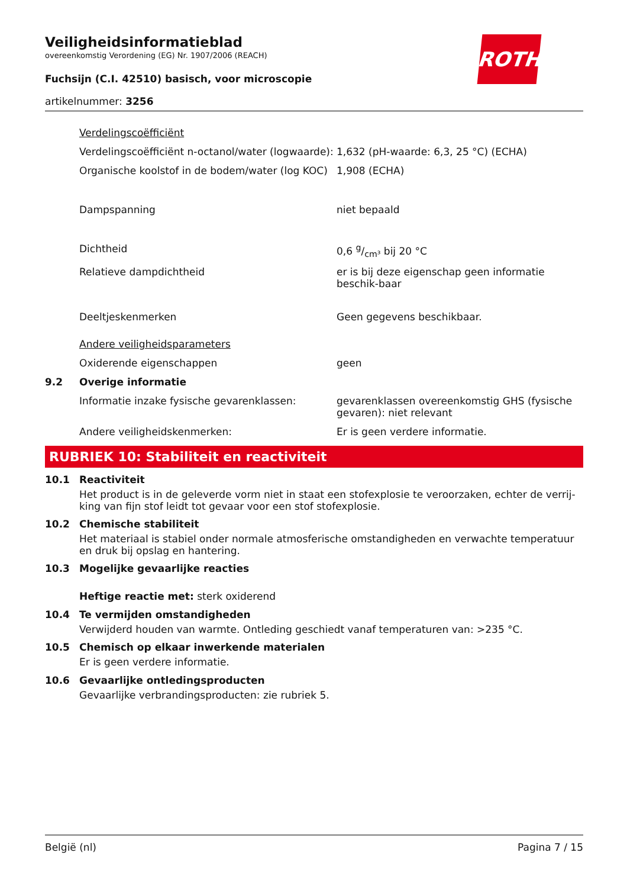Veiligheidsinformatieblad
overeenkomstig Verordening (EG) Nr. 1907/2006 (REACH)
Fuchsijn (C.I. 42510) basisch, voor microscopie
artikelnummer: 3256
| | Verdelingscoëfficiënt | |
| | Verdelingscoëfficiënt n-octanol/water (logwaarde): | 1,632 (pH-waarde: 6,3, 25 °C) (ECHA) |
| | Organische koolstof in de bodem/water (log KOC) | 1,908 (ECHA) |
| | Dampspanning | niet bepaald |
| | Dichtheid | 0,6 g/cm³ bij 20 °C |
| | Relatieve dampdichtheid | er is bij deze eigenschap geen informatie beschik-baar |
| | Deeltjeskenmerken | Geen gegevens beschikbaar. |
| | Andere veiligheidsparameters | |
| | Oxiderende eigenschappen | geen |
| 9.2 | Overige informatie | |
| | Informatie inzake fysische gevarenklassen: | gevarenklassen overeenkomstig GHS (fysische gevaren): niet relevant |
| | Andere veiligheidskenmerken: | Er is geen verdere informatie. |
RUBRIEK 10: Stabiliteit en reactiviteit
10.1 Reactiviteit
Het product is in de geleverde vorm niet in staat een stofexplosie te veroorzaken, echter de verrij-king van fijn stof leidt tot gevaar voor een stof stofexplosie.
10.2 Chemische stabiliteit
Het materiaal is stabiel onder normale atmosferische omstandigheden en verwachte temperatuur en druk bij opslag en hantering.
10.3 Mogelijke gevaarlijke reacties
Heftige reactie met: sterk oxiderend
10.4 Te vermijden omstandigheden
Verwijderd houden van warmte. Ontleding geschiedt vanaf temperaturen van: >235 °C.
10.5 Chemisch op elkaar inwerkende materialen
Er is geen verdere informatie.
10.6 Gevaarlijke ontledingsproducten
Gevaarlijke verbrandingsproducten: zie rubriek 5.
België (nl) Pagina 7 / 15
ROTH